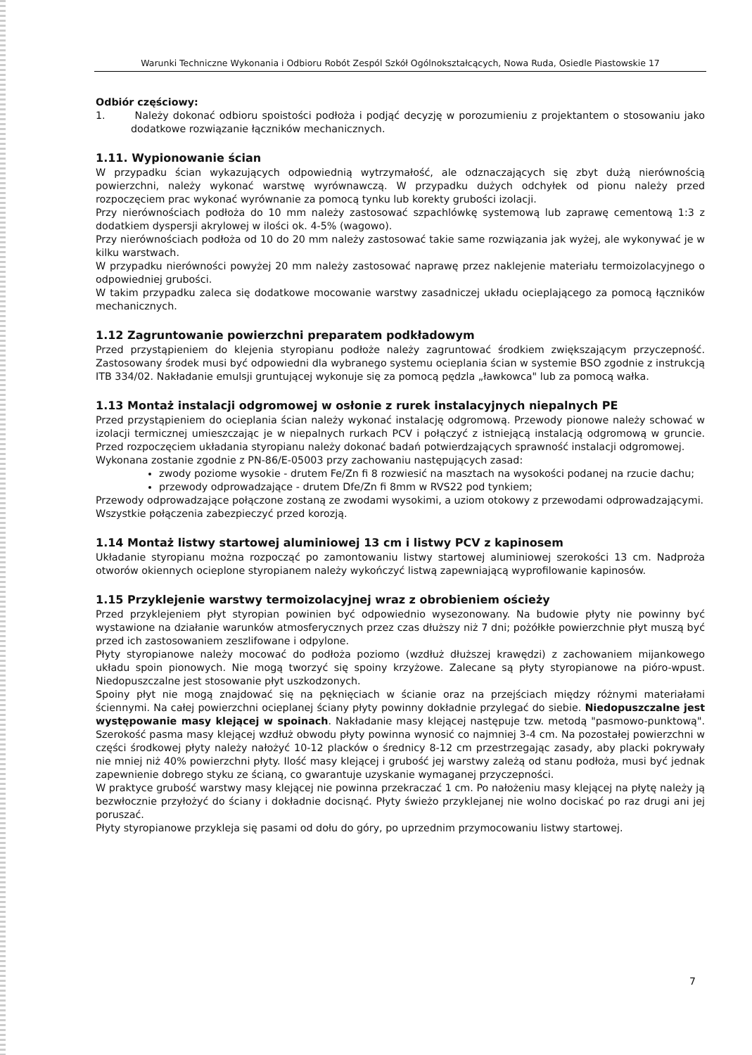Warunki Techniczne Wykonania i Odbioru Robót Zespól Szkół Ogólnokształcących, Nowa Ruda, Osiedle Piastowskie 17
Odbiór częściowy:
1. Należy dokonać odbioru spoistości podłoża i podjąć decyzję w porozumieniu z projektantem o stosowaniu jako dodatkowe rozwiązanie łączników mechanicznych.
1.11. Wypionowanie ścian
W przypadku ścian wykazujących odpowiednią wytrzymałość, ale odznaczających się zbyt dużą nierównością powierzchni, należy wykonać warstwę wyrównawczą. W przypadku dużych odchyłek od pionu należy przed rozpoczęciem prac wykonać wyrównanie za pomocą tynku lub korekty grubości izolacji.
Przy nierównościach podłoża do 10 mm należy zastosować szpachlówkę systemową lub zaprawę cementową 1:3 z dodatkiem dyspersji akrylowej w ilości ok. 4-5% (wagowo).
Przy nierównościach podłoża od 10 do 20 mm należy zastosować takie same rozwiązania jak wyżej, ale wykonywać je w kilku warstwach.
W przypadku nierówności powyżej 20 mm należy zastosować naprawę przez naklejenie materiału termoizolacyjnego o odpowiedniej grubości.
W takim przypadku zaleca się dodatkowe mocowanie warstwy zasadniczej układu ocieplającego za pomocą łączników mechanicznych.
1.12 Zagruntowanie powierzchni preparatem podkładowym
Przed przystąpieniem do klejenia styropianu podłoże należy zagruntować środkiem zwiększającym przyczepność. Zastosowany środek musi być odpowiedni dla wybranego systemu ocieplania ścian w systemie BSO zgodnie z instrukcją ITB 334/02. Nakładanie emulsji gruntującej wykonuje się za pomocą pędzla „ławkowca" lub za pomocą wałka.
1.13 Montaż instalacji odgromowej w osłonie z rurek instalacyjnych niepalnych PE
Przed przystąpieniem do ocieplania ścian należy wykonać instalację odgromową. Przewody pionowe należy schować w izolacji termicznej umieszczając je w niepalnych rurkach PCV i połączyć z istniejącą instalacją odgromową w gruncie. Przed rozpoczęciem układania styropianu należy dokonać badań potwierdzających sprawność instalacji odgromowej.
Wykonana zostanie zgodnie z PN-86/E-05003 przy zachowaniu następujących zasad:
zwody poziome wysokie - drutem Fe/Zn fi 8 rozwiesić na masztach na wysokości podanej na rzucie dachu;
przewody odprowadzające - drutem Dfe/Zn fi 8mm w RVS22 pod tynkiem;
Przewody odprowadzające połączone zostaną ze zwodami wysokimi, a uziom otokowy z przewodami odprowadzającymi.
Wszystkie połączenia zabezpieczyć przed korozją.
1.14 Montaż listwy startowej aluminiowej 13 cm i listwy PCV z kapinosem
Układanie styropianu można rozpocząć po zamontowaniu listwy startowej aluminiowej szerokości 13 cm. Nadproża otworów okiennych ocieplone styropianem należy wykończyć listwą zapewniającą wyprofilowanie kapinosów.
1.15 Przyklejenie warstwy termoizolacyjnej wraz z obrobieniem ościeży
Przed przyklejeniem płyt styropian powinien być odpowiednio wysezonowany. Na budowie płyty nie powinny być wystawione na działanie warunków atmosferycznych przez czas dłuższy niż 7 dni; pożółkłe powierzchnie płyt muszą być przed ich zastosowaniem zeszlifowane i odpylone.
Płyty styropianowe należy mocować do podłoża poziomo (wzdłuż dłuższej krawędzi) z zachowaniem mijankowego układu spoin pionowych. Nie mogą tworzyć się spoiny krzyżowe. Zalecane są płyty styropianowe na pióro-wpust. Niedopuszczalne jest stosowanie płyt uszkodzonych.
Spoiny płyt nie mogą znajdować się na pęknięciach w ścianie oraz na przejściach między różnymi materiałami ściennymi. Na całej powierzchni ocieplanej ściany płyty powinny dokładnie przylegać do siebie. Niedopuszczalne jest występowanie masy klejącej w spoinach. Nakładanie masy klejącej następuje tzw. metodą "pasmowo-punktową". Szerokość pasma masy klejącej wzdłuż obwodu płyty powinna wynosić co najmniej 3-4 cm. Na pozostałej powierzchni w części środkowej płyty należy nałożyć 10-12 placków o średnicy 8-12 cm przestrzegając zasady, aby placki pokrywały nie mniej niż 40% powierzchni płyty. Ilość masy klejącej i grubość jej warstwy zależą od stanu podłoża, musi być jednak zapewnienie dobrego styku ze ścianą, co gwarantuje uzyskanie wymaganej przyczepności.
W praktyce grubość warstwy masy klejącej nie powinna przekraczać 1 cm. Po nałożeniu masy klejącej na płytę należy ją bezwłocznie przyłożyć do ściany i dokładnie docisnąć. Płyty świeżo przyklejanej nie wolno dociskać po raz drugi ani jej poruszać.
Płyty styropianowe przykleja się pasami od dołu do góry, po uprzednim przymocowaniu listwy startowej.
7